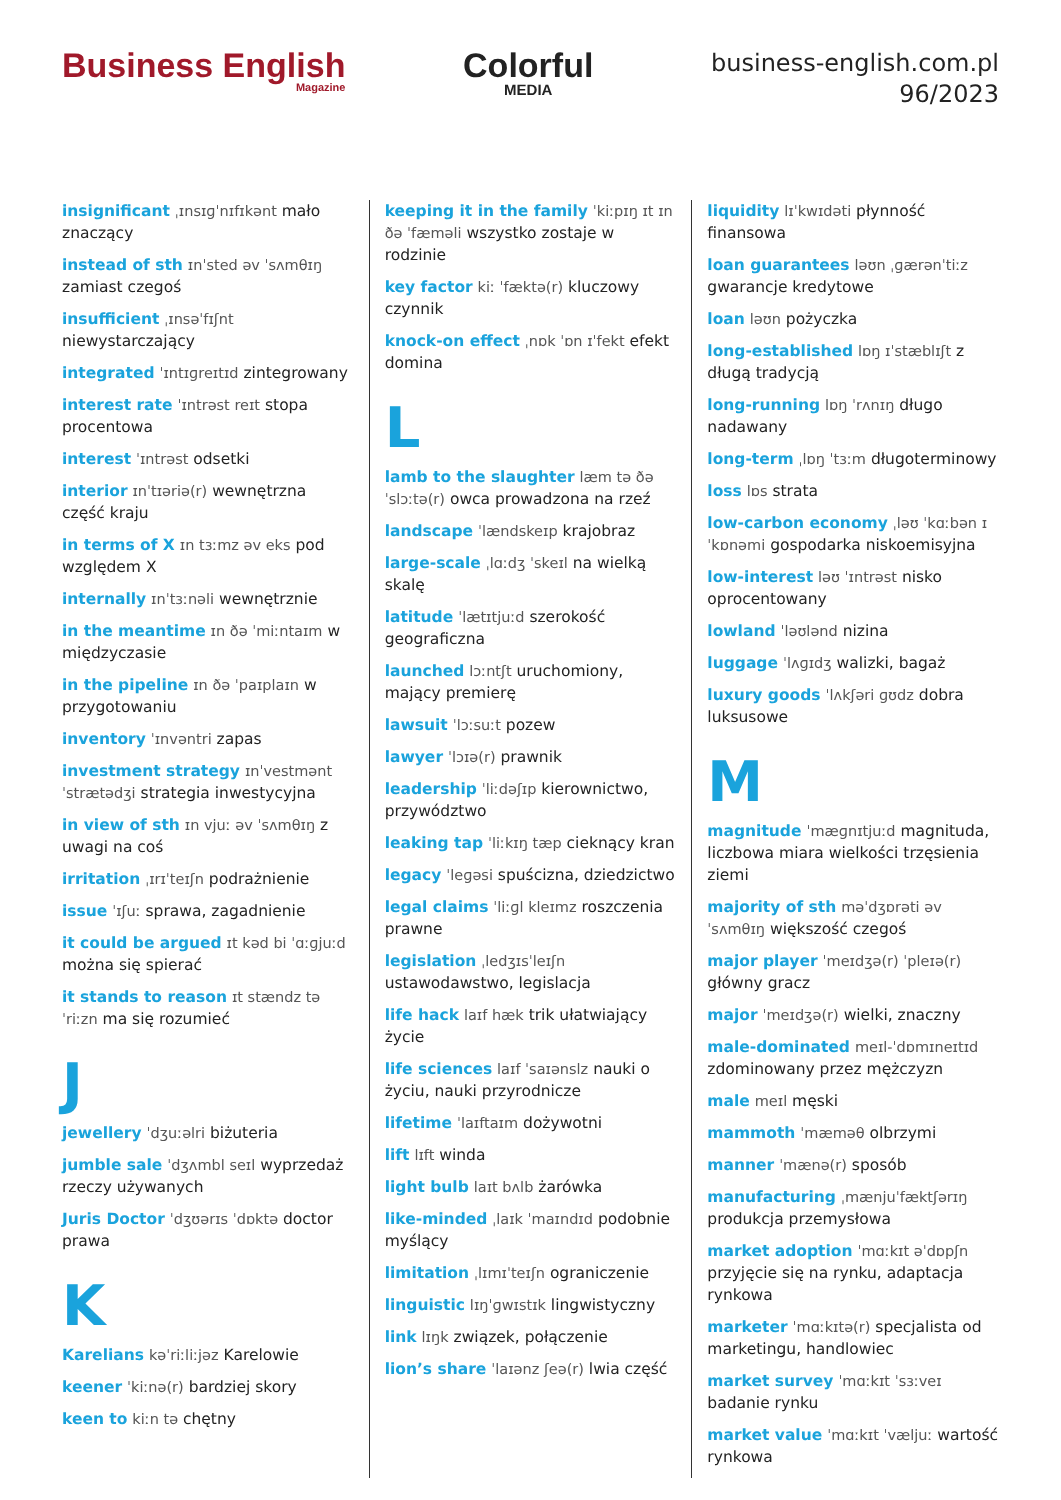Business English
Magazine
Colorful
MEDIA
business-english.com.pl
96/2023
insignificant ˌɪnsɪɡˈnɪfɪkənt mało znaczący
instead of sth ɪnˈsted əv ˈsʌmθɪŋ zamiast czegoś
insufficient ˌɪnsəˈfɪʃnt niewystarczający
integrated ˈɪntɪɡreɪtɪd zintegrowany
interest rate ˈɪntrəst reɪt stopa procentowa
interest ˈɪntrəst odsetki
interior ɪnˈtɪəriə(r) wewnętrzna część kraju
in terms of X ɪn tɜːmz əv eks pod względem X
internally ɪnˈtɜːnəli wewnętrznie
in the meantime ɪn ðə ˈmiːntaɪm w międzyczasie
in the pipeline ɪn ðə ˈpaɪplaɪn w przygotowaniu
inventory ˈɪnvəntri zapas
investment strategy ɪnˈvestmənt ˈstrætədʒi strategia inwestycyjna
in view of sth ɪn vjuː əv ˈsʌmθɪŋ z uwagi na coś
irritation ˌɪrɪˈteɪʃn podrażnienie
issue ˈɪʃuː sprawa, zagadnienie
it could be argued ɪt kəd bi ˈɑːɡjuːd można się spierać
it stands to reason ɪt stændz tə ˈriːzn ma się rozumieć
J
jewellery ˈdʒuːəlri biżuteria
jumble sale ˈdʒʌmbl seɪl wyprzedaż rzeczy używanych
Juris Doctor ˈdʒʊərɪs ˈdɒktə doctor prawa
K
Karelians kəˈriːliːjəz Karelowie
keener ˈkiːnə(r) bardziej skory
keen to kiːn tə chętny
keeping it in the family ˈkiːpɪŋ ɪt ɪn ðə ˈfæməli wszystko zostaje w rodzinie
key factor kiː ˈfæktə(r) kluczowy czynnik
knock-on effect ˌnɒk ˈɒn ɪˈfekt efekt domina
L
lamb to the slaughter læm tə ðə ˈslɔːtə(r) owca prowadzona na rzeź
landscape ˈlændskeɪp krajobraz
large-scale ˌlɑːdʒ ˈskeɪl na wielką skalę
latitude ˈlætɪtjuːd szerokość geograficzna
launched lɔːntʃt uruchomiony, mający premierę
lawsuit ˈlɔːsuːt pozew
lawyer ˈlɔɪə(r) prawnik
leadership ˈliːdəʃɪp kierownictwo, przywództwo
leaking tap ˈliːkɪŋ tæp cieknący kran
legacy ˈleɡəsi spuścizna, dziedzictwo
legal claims ˈliːɡl kleɪmz roszczenia prawne
legislation ˌledʒɪsˈleɪʃn ustawodawstwo, legislacja
life hack laɪf hæk trik ułatwiający życie
life sciences laɪf ˈsaɪənslz nauki o życiu, nauki przyrodnicze
lifetime ˈlaɪftaɪm dożywotni
lift lɪft winda
light bulb laɪt bʌlb żarówka
like-minded ˌlaɪk ˈmaɪndɪd podobnie myślący
limitation ˌlɪmɪˈteɪʃn ograniczenie
linguistic lɪŋˈɡwɪstɪk lingwistyczny
link lɪŋk związek, połączenie
lion’s share ˈlaɪənz ʃeə(r) lwia część
liquidity lɪˈkwɪdəti płynność finansowa
loan guarantees ləʊn ˌɡærənˈtiːz gwarancje kredytowe
loan ləʊn pożyczka
long-established lɒŋ ɪˈstæblɪʃt z długą tradycją
long-running lɒŋ ˈrʌnɪŋ długo nadawany
long-term ˌlɒŋ ˈtɜːm długoterminowy
loss lɒs strata
low-carbon economy ˌləʊ ˈkɑːbən ɪˈkɒnəmi gospodarka niskoemisyjna
low-interest ləʊ ˈɪntrəst nisko oprocentowany
lowland ˈləʊlənd nizina
luggage ˈlʌɡɪdʒ walizki, bagaż
luxury goods ˈlʌkʃəri ɡʊdz dobra luksusowe
M
magnitude ˈmæɡnɪtjuːd magnituda, liczbowa miara wielkości trzęsienia ziemi
majority of sth məˈdʒɒrəti əv ˈsʌmθɪŋ większość czegoś
major player ˈmeɪdʒə(r) ˈpleɪə(r) główny gracz
major ˈmeɪdʒə(r) wielki, znaczny
male-dominated meɪl-ˈdɒmɪneɪtɪd zdominowany przez mężczyzn
male meɪl męski
mammoth ˈmæməθ olbrzymi
manner ˈmænə(r) sposób
manufacturing ˌmænjuˈfæktʃərɪŋ produkcja przemysłowa
market adoption ˈmɑːkɪt əˈdɒpʃn przyjęcie się na rynku, adaptacja rynkowa
marketer ˈmɑːkɪtə(r) specjalista od marketingu, handlowiec
market survey ˈmɑːkɪt ˈsɜːveɪ badanie rynku
market value ˈmɑːkɪt ˈvæljuː wartość rynkowa